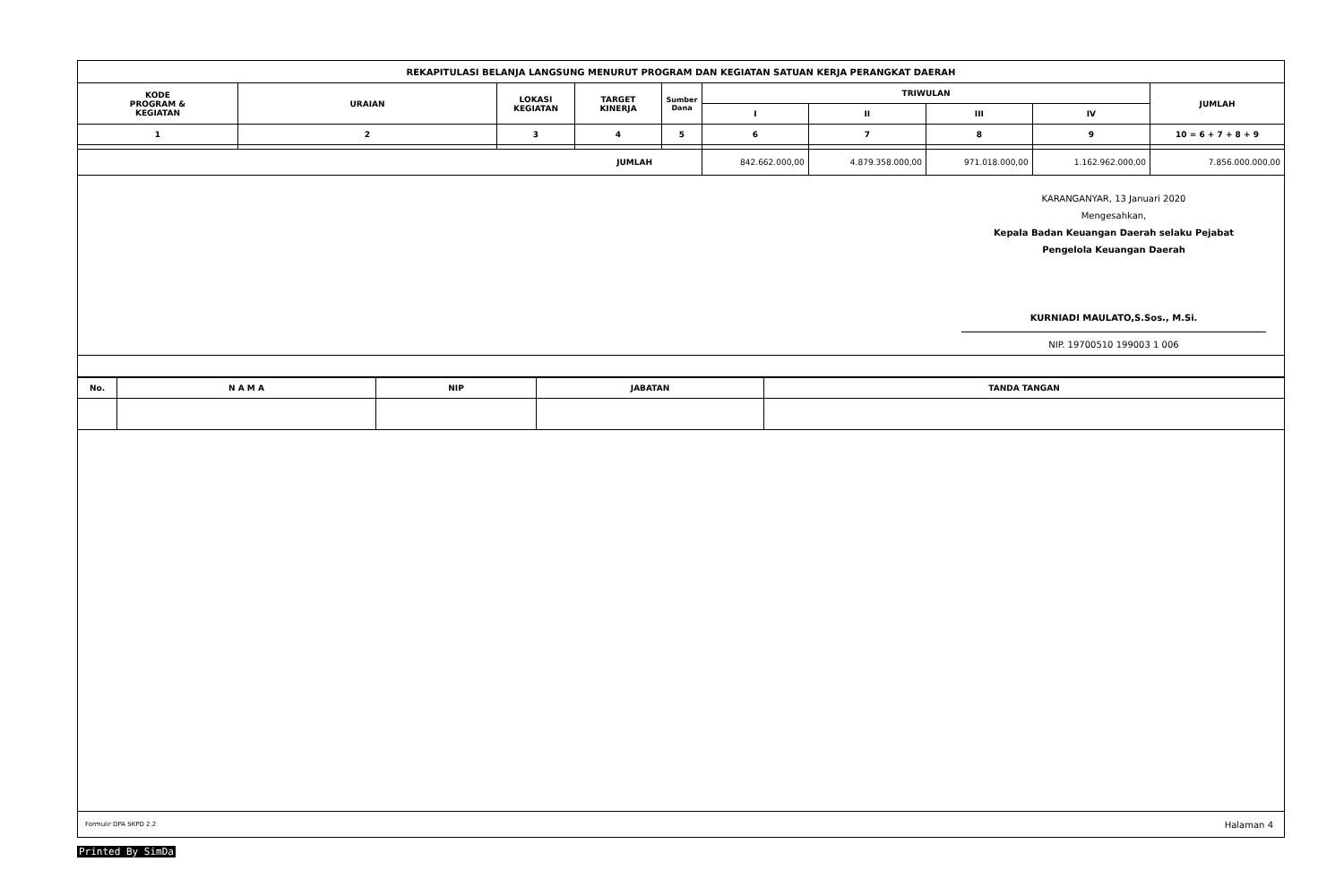| REKAPITULASI BELANJA LANGSUNG MENURUT PROGRAM DAN KEGIATAN SATUAN KERJA PERANGKAT DAERAH | | | | | | | | | |
| --- | --- | --- | --- | --- | --- | --- | --- | --- | --- |
| KODE PROGRAM & KEGIATAN | URAIAN | LOKASI KEGIATAN | TARGET KINERJA | Sumber Dana | TRIWULAN | | | | JUMLAH |
| | | | | | I | II | III | IV | |
| 1 | 2 | 3 | 4 | 5 | 6 | 7 | 8 | 9 | 10 = 6 + 7 + 8 + 9 |
| JUMLAH | | | | | 842.662.000,00 | 4.879.358.000,00 | 971.018.000,00 | 1.162.962.000,00 | 7.856.000.000,00 |
KARANGANYAR, 13 Januari 2020
Mengesahkan,
Kepala Badan Keuangan Daerah selaku Pejabat
Pengelola Keuangan Daerah
KURNIADI MAULATO,S.Sos., M.Si.
NIP. 19700510 199003 1 006
| No. | N A M A | NIP | JABATAN | TANDA TANGAN |
| --- | --- | --- | --- | --- |
Formulir DPA SKPD 2.2 Halaman 4
Printed By SimDa